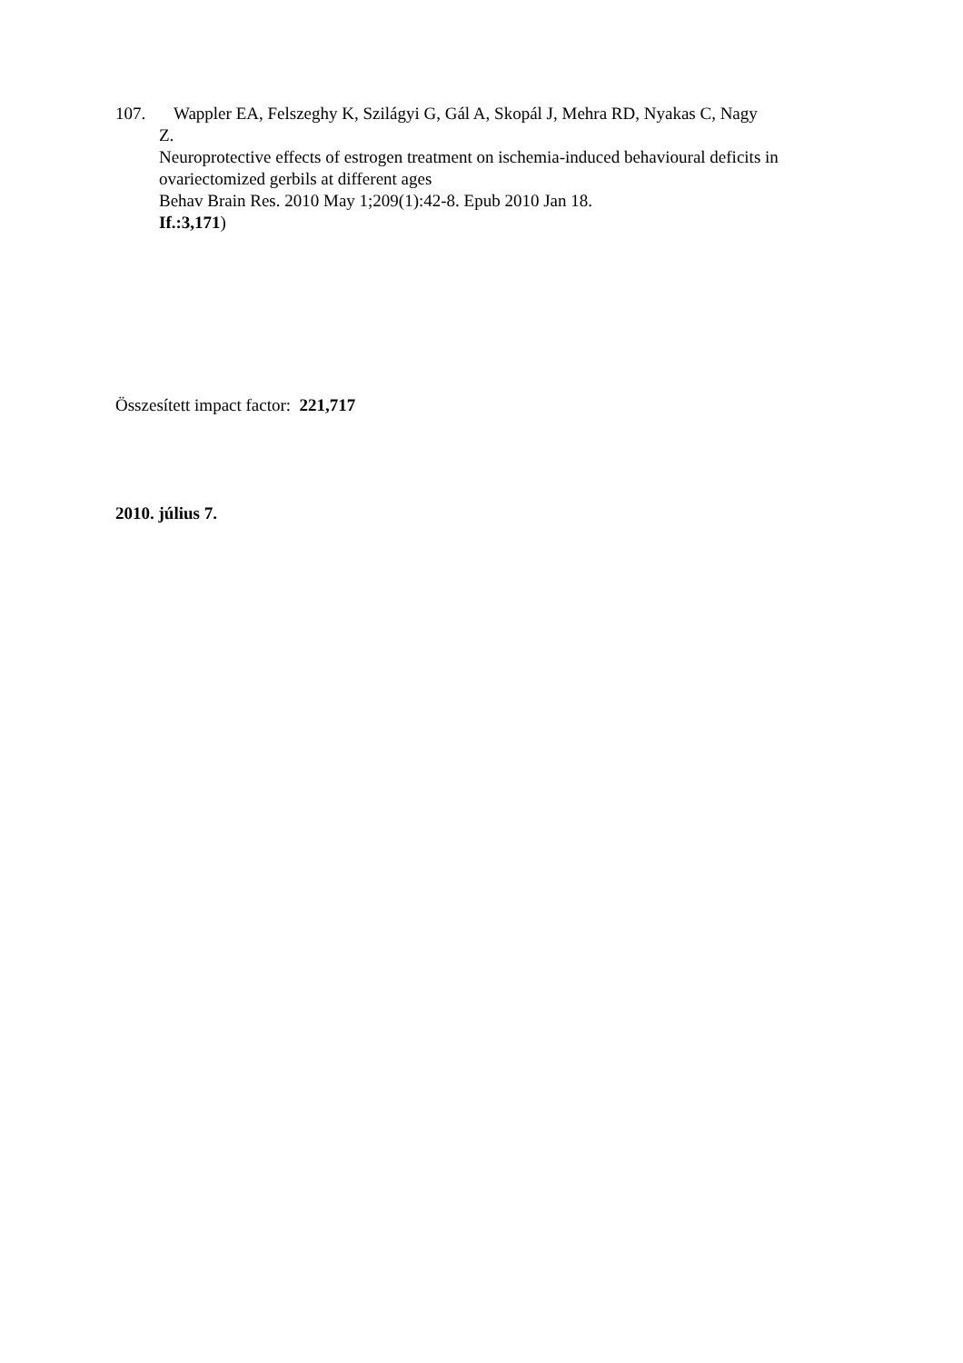107. Wappler EA, Felszeghy K, Szilágyi G, Gál A, Skopál J, Mehra RD, Nyakas C, Nagy
Z.
Neuroprotective effects of estrogen treatment on ischemia-induced behavioural deficits in ovariectomized gerbils at different ages
Behav Brain Res. 2010 May 1;209(1):42-8. Epub 2010 Jan 18.
If.:3,171)
Összesített impact factor: 221,717
2010. július 7.